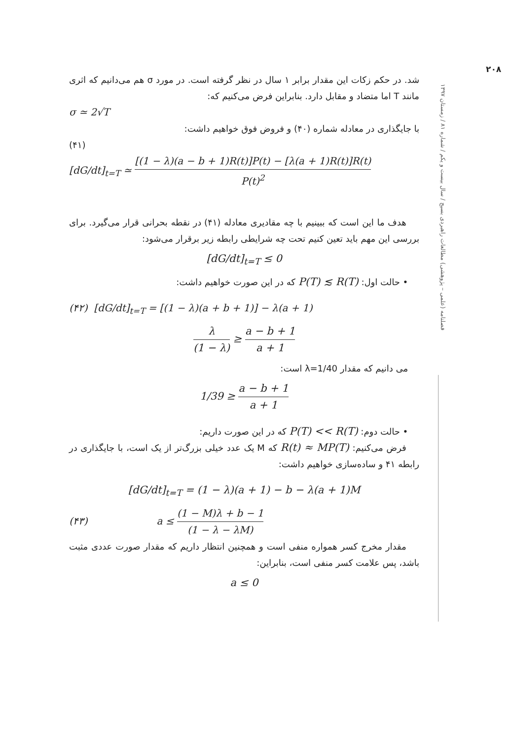۲۰۸
فصلنامه (علمی – پژوهشی) مطالعات راهبردی بسیج / سال بیست و یکم / شماره ۸۱ / زمستان ۱۳۹۷
شد. در حکم زکات این مقدار برابر ۱ سال در نظر گرفته است. در مورد σ هم می‌دانیم که اثری مانند T اما متضاد و مقابل دارد. بنابراین فرض می‌کنیم که:
σ ≃ 2√T
با جایگذاری در معادله شماره (۴۰) و فروض فوق خواهیم داشت:
(۴۱)
[dG/dt]<sub>t=T</sub> ≃ [(1 − λ)(a − b + 1)R(t)]P(t) − [λ(a + 1)R(t)]R(t) P(t)<sup>2</sup>
هدف ما این است که ببینیم با چه مقادیری معادله (۴۱) در نقطه بحرانی قرار می‌گیرد. برای بررسی این مهم باید تعین کنیم تحت چه شرایطی رابطه زیر برقرار می‌شود:
[dG/dt]<sub>t=T</sub> ≤ 0
• حالت اول: P(T) ≲ R(T) که در این صورت خواهیم داشت:
(۴۲) [dG/dt]<sub>t=T</sub> = [(1 − λ)(a + b + 1)] − λ(a + 1)
λ (1 − λ) ≥ a − b + 1 a + 1
می دانیم که مقدار λ=1/40 است:
1/39 ≥ a − b + 1 a + 1
• حالت دوم: P(T) << R(T) که در این صورت داریم:
فرض می‌کنیم: R(t) ≈ MP(T) که M یک عدد خیلی بزرگ‌تر از یک است، با جایگذاری در رابطه ۴۱ و ساده‌سازی خواهیم داشت:
[dG/dt]<sub>t=T</sub> = (1 − λ)(a + 1) − b − λ(a + 1)M
(۴۳) a ≤ (1 − M)λ + b − 1 (1 − λ − λM)
مقدار مخرج کسر همواره منفی است و همچنین انتظار داریم که مقدار صورت عددی مثبت باشد، پس علامت کسر منفی است، بنابراین:
a ≤ 0